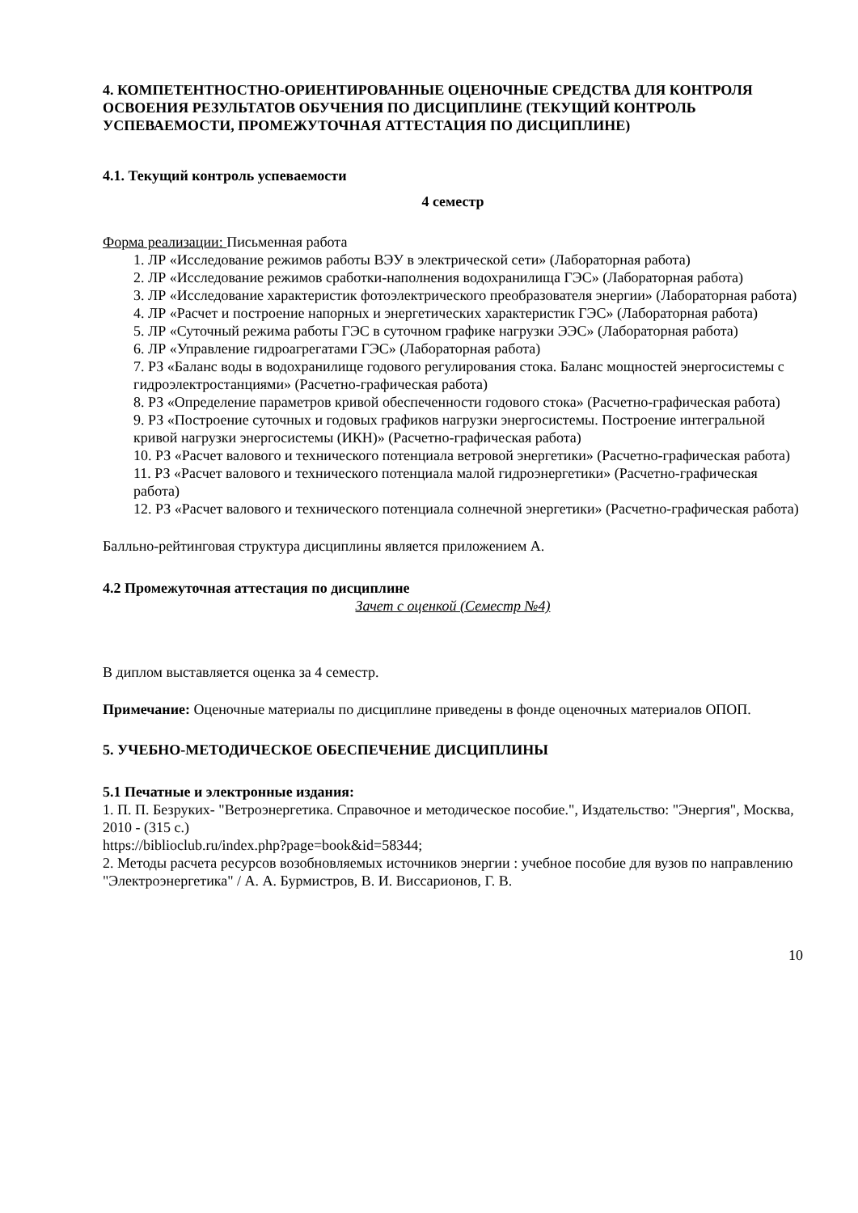4. КОМПЕТЕНТНОСТНО-ОРИЕНТИРОВАННЫЕ ОЦЕНОЧНЫЕ СРЕДСТВА ДЛЯ КОНТРОЛЯ ОСВОЕНИЯ РЕЗУЛЬТАТОВ ОБУЧЕНИЯ ПО ДИСЦИПЛИНЕ (ТЕКУЩИЙ КОНТРОЛЬ УСПЕВАЕМОСТИ, ПРОМЕЖУТОЧНАЯ АТТЕСТАЦИЯ ПО ДИСЦИПЛИНЕ)
4.1. Текущий контроль успеваемости
4 семестр
Форма реализации: Письменная работа
1. ЛР «Исследование режимов работы ВЭУ в электрической сети» (Лабораторная работа)
2. ЛР «Исследование режимов сработки-наполнения водохранилища ГЭС» (Лабораторная работа)
3. ЛР «Исследование характеристик фотоэлектрического преобразователя энергии» (Лабораторная работа)
4. ЛР «Расчет и построение напорных и энергетических характеристик ГЭС» (Лабораторная работа)
5. ЛР «Суточный режима работы ГЭС в суточном графике нагрузки ЭЭС» (Лабораторная работа)
6. ЛР «Управление гидроагрегатами ГЭС» (Лабораторная работа)
7. РЗ «Баланс воды в водохранилище годового регулирования стока. Баланс мощностей энергосистемы с гидроэлектростанциями» (Расчетно-графическая работа)
8. РЗ «Определение параметров кривой обеспеченности годового стока» (Расчетно-графическая работа)
9. РЗ «Построение суточных и годовых графиков нагрузки энергосистемы. Построение интегральной кривой нагрузки энергосистемы (ИКН)» (Расчетно-графическая работа)
10. РЗ «Расчет валового и технического потенциала ветровой энергетики» (Расчетно-графическая работа)
11. РЗ «Расчет валового и технического потенциала малой гидроэнергетики» (Расчетно-графическая работа)
12. РЗ «Расчет валового и технического потенциала солнечной энергетики» (Расчетно-графическая работа)
Балльно-рейтинговая структура дисциплины является приложением А.
4.2 Промежуточная аттестация по дисциплине
Зачет с оценкой (Семестр №4)
В диплом выставляется оценка за 4 семестр.
Примечание: Оценочные материалы по дисциплине приведены в фонде оценочных материалов ОПОП.
5. УЧЕБНО-МЕТОДИЧЕСКОЕ ОБЕСПЕЧЕНИЕ ДИСЦИПЛИНЫ
5.1 Печатные и электронные издания:
1. П. П. Безруких- "Ветроэнергетика. Справочное и методическое пособие.", Издательство: "Энергия", Москва, 2010 - (315 с.)
https://biblioclub.ru/index.php?page=book&id=58344;
2. Методы расчета ресурсов возобновляемых источников энергии : учебное пособие для вузов по направлению "Электроэнергетика" / А. А. Бурмистров, В. И. Виссарионов, Г. В.
10